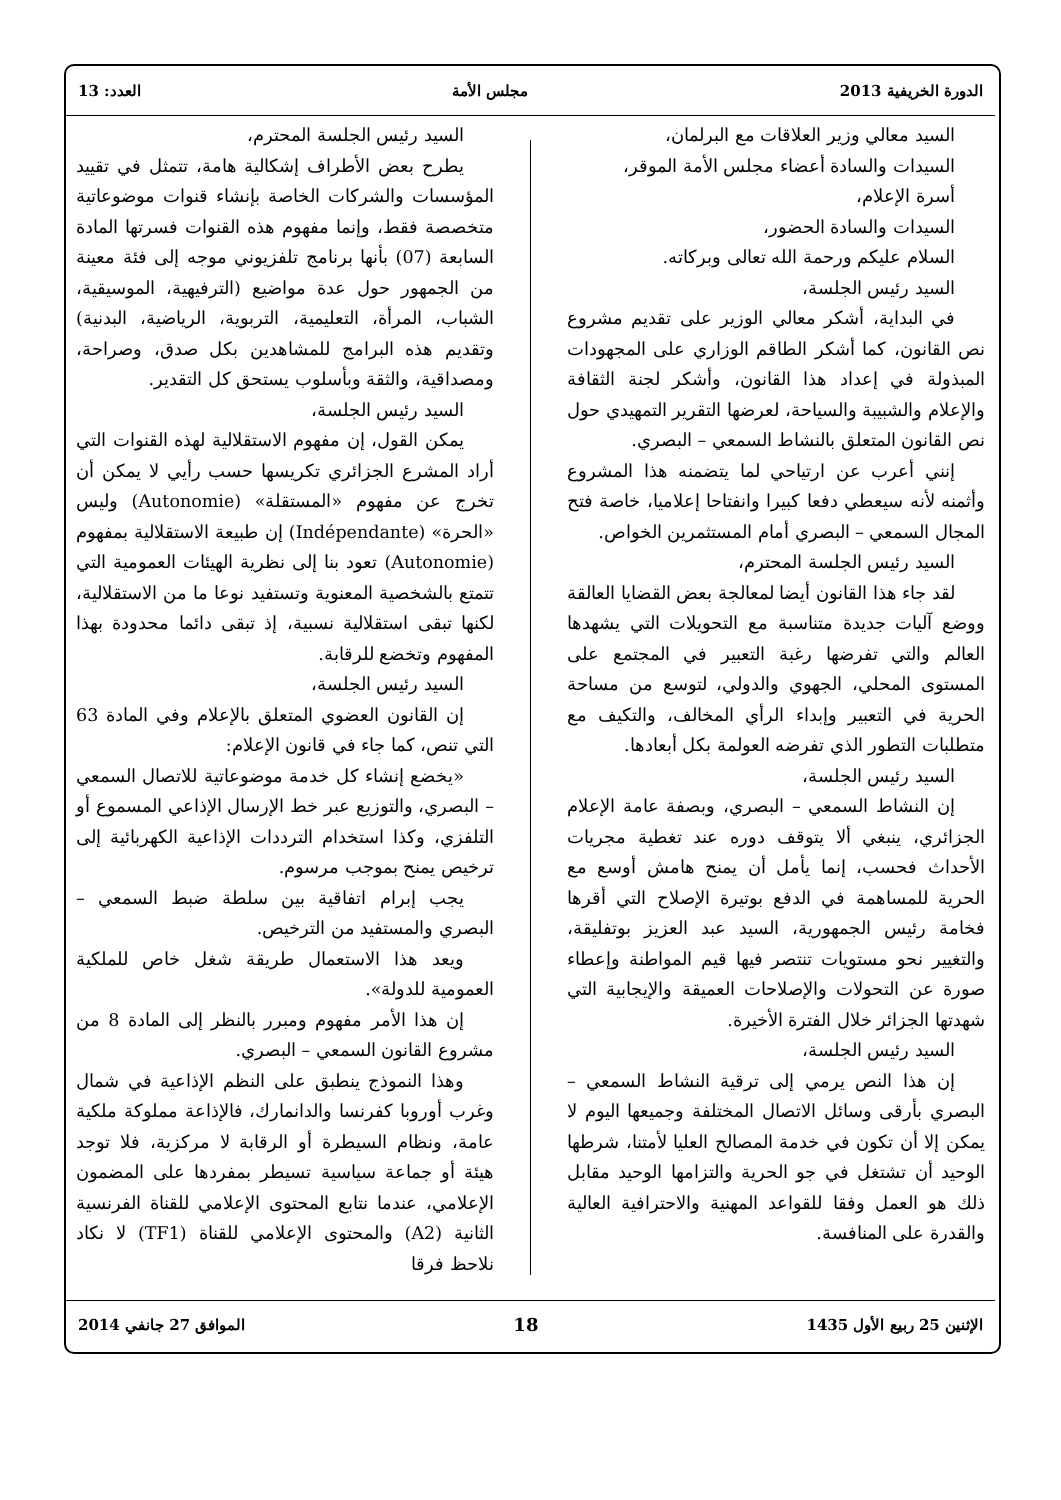الدورة الخريفية 2013 مجلس الأمة العدد: 13
السيد معالي وزير العلاقات مع البرلمان،
السيدات والسادة أعضاء مجلس الأمة الموقر،
أسرة الإعلام،
السيدات والسادة الحضور،
السلام عليكم ورحمة الله تعالى وبركاته.
السيد رئيس الجلسة،
في البداية، أشكر معالي الوزير على تقديم مشروع نص القانون، كما أشكر الطاقم الوزاري على المجهودات المبذولة في إعداد هذا القانون، وأشكر لجنة الثقافة والإعلام والشبيبة والسياحة، لعرضها التقرير التمهيدي حول نص القانون المتعلق بالنشاط السمعي – البصري.
إنني أعرب عن ارتياحي لما يتضمنه هذا المشروع وأثمنه لأنه سيعطي دفعا كبيرا وانفتاحا إعلاميا، خاصة فتح المجال السمعي – البصري أمام المستثمرين الخواص.
السيد رئيس الجلسة المحترم،
لقد جاء هذا القانون أيضا لمعالجة بعض القضايا العالقة ووضع آليات جديدة متناسبة مع التحويلات التي يشهدها العالم والتي تفرضها رغبة التعبير في المجتمع على المستوى المحلي، الجهوي والدولي، لتوسع من مساحة الحرية في التعبير وإبداء الرأي المخالف، والتكيف مع متطلبات التطور الذي تفرضه العولمة بكل أبعادها.
السيد رئيس الجلسة،
إن النشاط السمعي – البصري، وبصفة عامة الإعلام الجزائري، ينبغي ألا يتوقف دوره عند تغطية مجريات الأحداث فحسب، إنما يأمل أن يمنح هامش أوسع مع الحرية للمساهمة في الدفع بوتيرة الإصلاح التي أقرها فخامة رئيس الجمهورية، السيد عبد العزيز بوتفليقة، والتغيير نحو مستويات تنتصر فيها قيم المواطنة وإعطاء صورة عن التحولات والإصلاحات العميقة والإيجابية التي شهدتها الجزائر خلال الفترة الأخيرة.
السيد رئيس الجلسة،
إن هذا النص يرمي إلى ترقية النشاط السمعي – البصري بأرقى وسائل الاتصال المختلفة وجميعها اليوم لا يمكن إلا أن تكون في خدمة المصالح العليا لأمتنا، شرطها الوحيد أن تشتغل في جو الحرية والتزامها الوحيد مقابل ذلك هو العمل وفقا للقواعد المهنية والاحترافية العالية والقدرة على المنافسة.
السيد رئيس الجلسة المحترم،
يطرح بعض الأطراف إشكالية هامة، تتمثل في تقييد المؤسسات والشركات الخاصة بإنشاء قنوات موضوعاتية متخصصة فقط، وإنما مفهوم هذه القنوات فسرتها المادة السابعة (07) بأنها برنامج تلفزيوني موجه إلى فئة معينة من الجمهور حول عدة مواضيع (الترفيهية، الموسيقية، الشباب، المرأة، التعليمية، التربوية، الرياضية، البدنية) وتقديم هذه البرامج للمشاهدين بكل صدق، وصراحة، ومصداقية، والثقة وبأسلوب يستحق كل التقدير.
السيد رئيس الجلسة،
يمكن القول، إن مفهوم الاستقلالية لهذه القنوات التي أراد المشرع الجزائري تكريسها حسب رأيي لا يمكن أن تخرج عن مفهوم «المستقلة» (Autonomie) وليس «الحرة» (Indépendante) إن طبيعة الاستقلالية بمفهوم (Autonomie) تعود بنا إلى نظرية الهيئات العمومية التي تتمتع بالشخصية المعنوية وتستفيد نوعا ما من الاستقلالية، لكنها تبقى استقلالية نسبية، إذ تبقى دائما محدودة بهذا المفهوم وتخضع للرقابة.
السيد رئيس الجلسة،
إن القانون العضوي المتعلق بالإعلام وفي المادة 63 التي تنص، كما جاء في قانون الإعلام:
«يخضع إنشاء كل خدمة موضوعاتية للاتصال السمعي – البصري، والتوزيع عبر خط الإرسال الإذاعي المسموع أو التلفزي، وكذا استخدام الترددات الإذاعية الكهربائية إلى ترخيص يمنح بموجب مرسوم.
يجب إبرام اتفاقية بين سلطة ضبط السمعي – البصري والمستفيد من الترخيص.
ويعد هذا الاستعمال طريقة شغل خاص للملكية العمومية للدولة».
إن هذا الأمر مفهوم ومبرر بالنظر إلى المادة 8 من مشروع القانون السمعي – البصري.
وهذا النموذج ينطبق على النظم الإذاعية في شمال وغرب أوروبا كفرنسا والدانمارك، فالإذاعة مملوكة ملكية عامة، ونظام السيطرة أو الرقابة لا مركزية، فلا توجد هيئة أو جماعة سياسية تسيطر بمفردها على المضمون الإعلامي، عندما نتابع المحتوى الإعلامي للقناة الفرنسية الثانية (A2) والمحتوى الإعلامي للقناة (TF1) لا نكاد نلاحظ فرقا
الإثنين 25 ربيع الأول 1435 18 الموافق 27 جانفي 2014